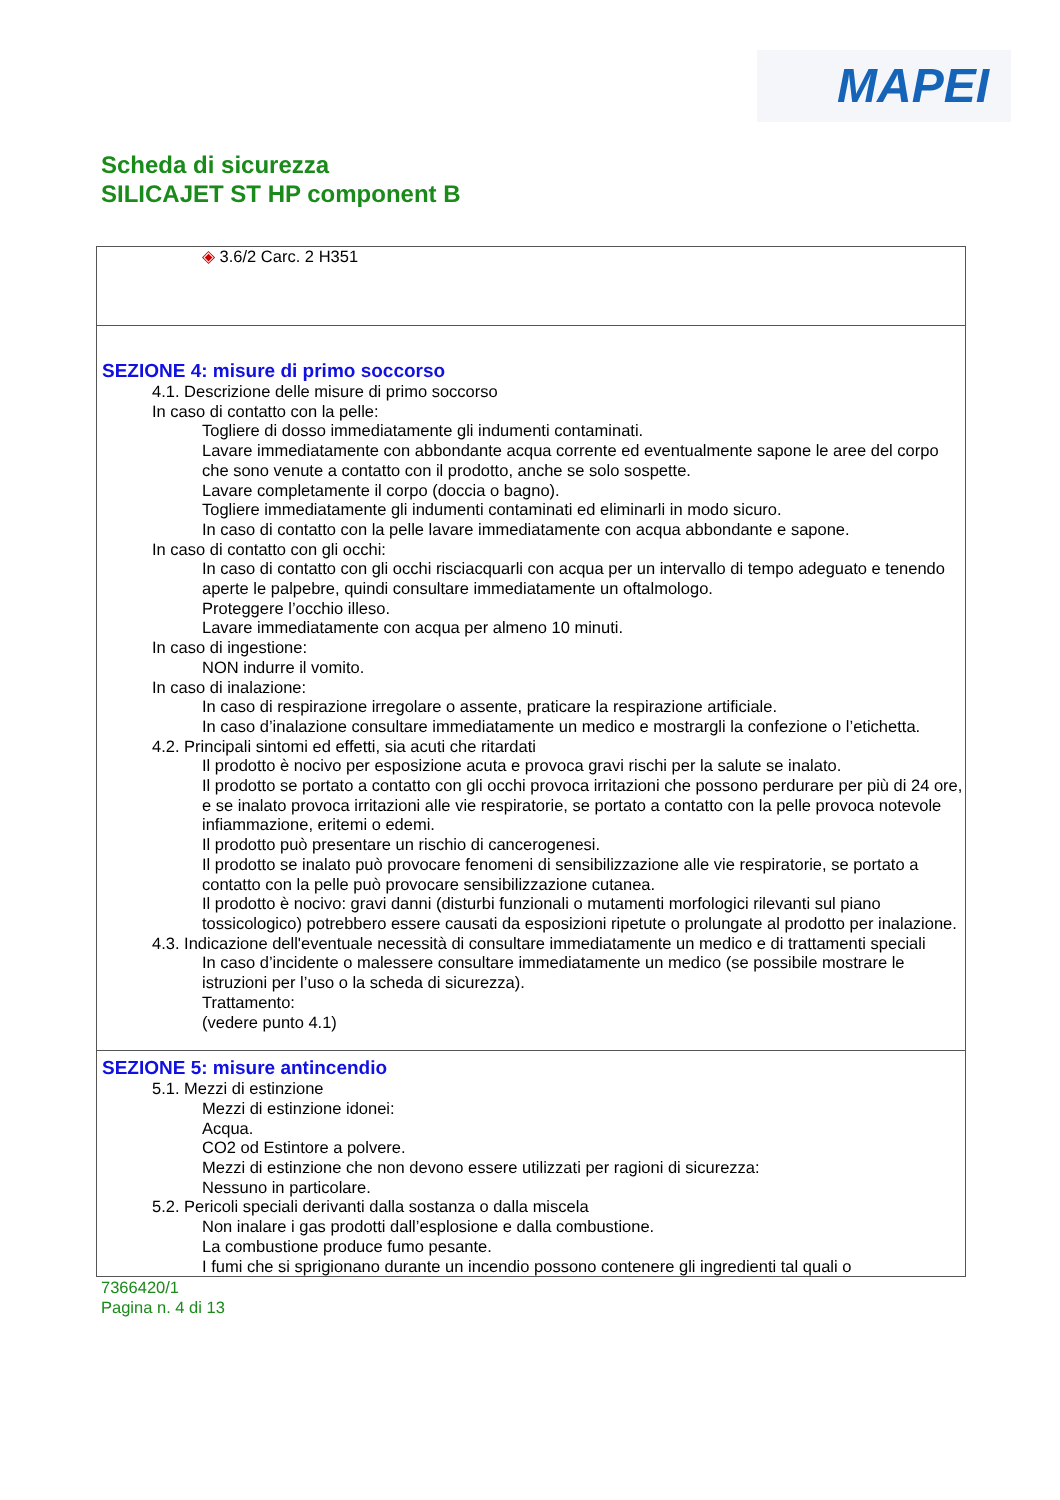MAPEI
Scheda di sicurezza
SILICAJET ST HP component B
◈ 3.6/2 Carc. 2 H351
SEZIONE 4: misure di primo soccorso
4.1. Descrizione delle misure di primo soccorso
In caso di contatto con la pelle:
Togliere di dosso immediatamente gli indumenti contaminati.
Lavare immediatamente con abbondante acqua corrente ed eventualmente sapone le aree del corpo che sono venute a contatto con il prodotto, anche se solo sospette.
Lavare completamente il corpo (doccia o bagno).
Togliere immediatamente gli indumenti contaminati ed eliminarli in modo sicuro.
In caso di contatto con la pelle lavare immediatamente con acqua abbondante e sapone.
In caso di contatto con gli occhi:
In caso di contatto con gli occhi risciacquarli con acqua per un intervallo di tempo adeguato e tenendo aperte le palpebre, quindi consultare immediatamente un oftalmologo.
Proteggere l’occhio illeso.
Lavare immediatamente con acqua per almeno 10 minuti.
In caso di ingestione:
NON indurre il vomito.
In caso di inalazione:
In caso di respirazione irregolare o assente, praticare la respirazione artificiale.
In caso d’inalazione consultare immediatamente un medico e mostrargli la confezione o l’etichetta.
4.2. Principali sintomi ed effetti, sia acuti che ritardati
Il prodotto è nocivo per esposizione acuta e provoca gravi rischi per la salute se inalato.
Il prodotto se portato a contatto con gli occhi provoca irritazioni che possono perdurare per più di 24 ore, e se inalato provoca irritazioni alle vie respiratorie, se portato a contatto con la pelle provoca notevole infiammazione, eritemi o edemi.
Il prodotto può presentare un rischio di cancerogenesi.
Il prodotto se inalato può provocare fenomeni di sensibilizzazione alle vie respiratorie, se portato a contatto con la pelle può provocare sensibilizzazione cutanea.
Il prodotto è nocivo: gravi danni (disturbi funzionali o mutamenti morfologici rilevanti sul piano tossicologico) potrebbero essere causati da esposizioni ripetute o prolungate al prodotto per inalazione.
4.3. Indicazione dell'eventuale necessità di consultare immediatamente un medico e di trattamenti speciali
In caso d’incidente o malessere consultare immediatamente un medico (se possibile mostrare le istruzioni per l’uso o la scheda di sicurezza).
Trattamento:
(vedere punto 4.1)
SEZIONE 5: misure antincendio
5.1. Mezzi di estinzione
Mezzi di estinzione idonei:
Acqua.
CO2 od Estintore a polvere.
Mezzi di estinzione che non devono essere utilizzati per ragioni di sicurezza:
Nessuno in particolare.
5.2. Pericoli speciali derivanti dalla sostanza o dalla miscela
Non inalare i gas prodotti dall’esplosione e dalla combustione.
La combustione produce fumo pesante.
I fumi che si sprigionano durante un incendio possono contenere gli ingredienti tal quali o
7366420/1
Pagina n. 4 di 13